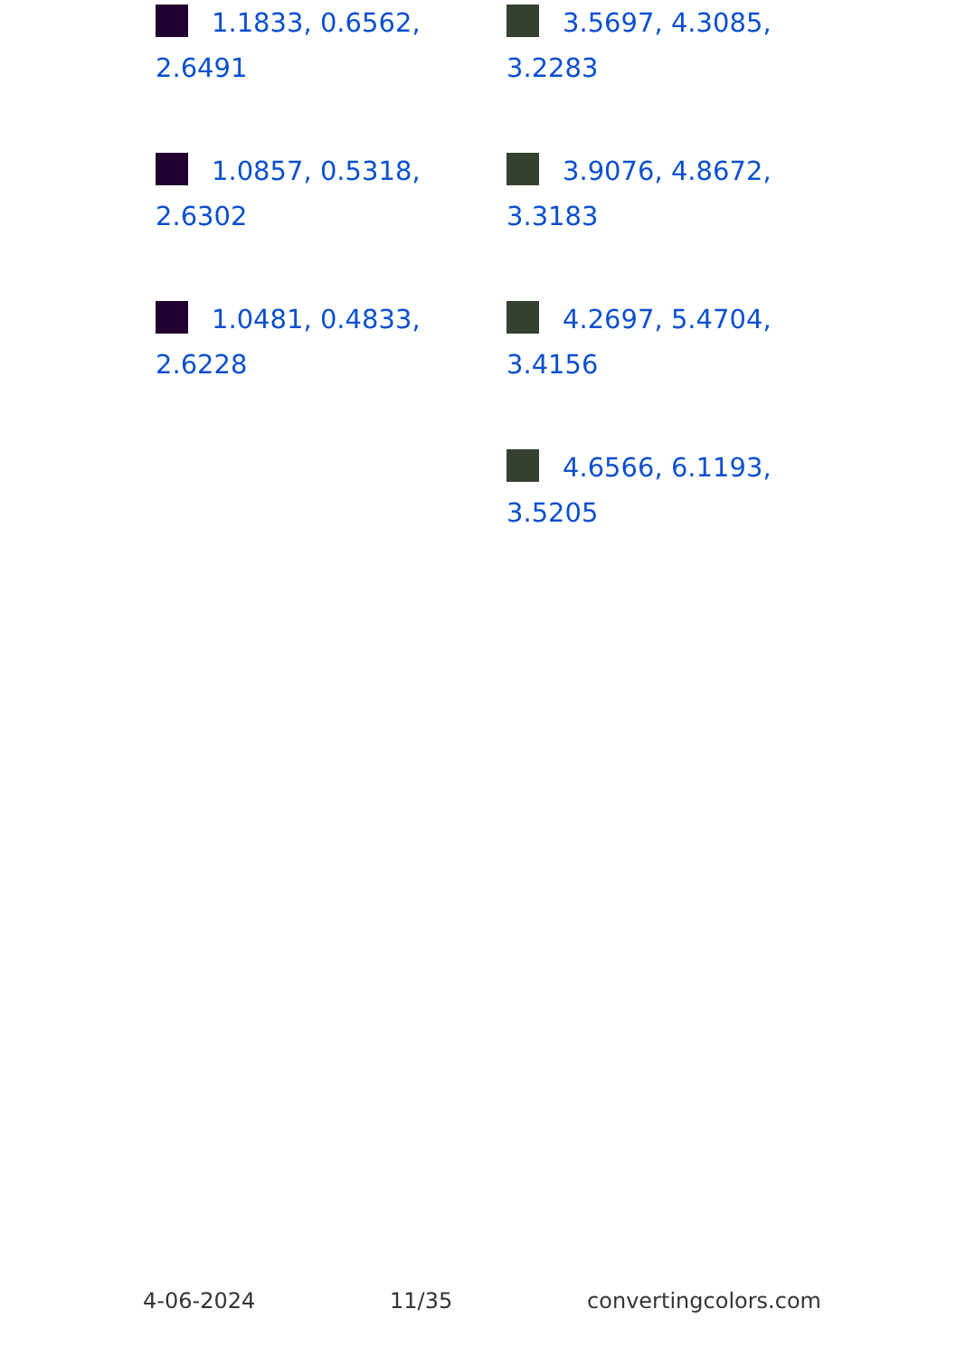1.1833, 0.6562, 2.6491
1.0857, 0.5318, 2.6302
1.0481, 0.4833, 2.6228
3.5697, 4.3085, 3.2283
3.9076, 4.8672, 3.3183
4.2697, 5.4704, 3.4156
4.6566, 6.1193, 3.5205
4-06-2024 11/35 convertingcolors.com